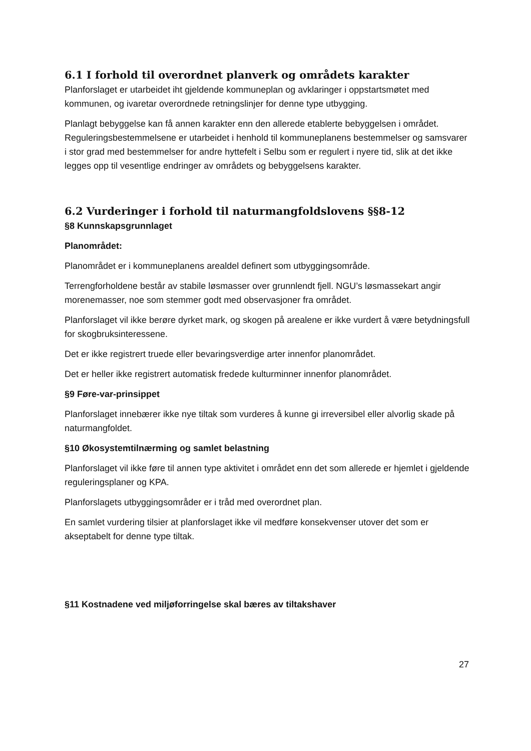6.1 I forhold til overordnet planverk og områdets karakter
Planforslaget er utarbeidet iht gjeldende kommuneplan og avklaringer i oppstartsmøtet med kommunen, og ivaretar overordnede retningslinjer for denne type utbygging.
Planlagt bebyggelse kan få annen karakter enn den allerede etablerte bebyggelsen i området. Reguleringsbestemmelsene er utarbeidet i henhold til kommuneplanens bestemmelser og samsvarer i stor grad med bestemmelser for andre hyttefelt i Selbu som er regulert i nyere tid, slik at det ikke legges opp til vesentlige endringer av områdets og bebyggelsens karakter.
6.2 Vurderinger i forhold til naturmangfoldslovens §§8-12
§8 Kunnskapsgrunnlaget
Planområdet:
Planområdet er i kommuneplanens arealdel definert som utbyggingsområde.
Terrengforholdene består av stabile løsmasser over grunnlendt fjell. NGU’s løsmassekart angir morenemasser, noe som stemmer godt med observasjoner fra området.
Planforslaget vil ikke berøre dyrket mark, og skogen på arealene er ikke vurdert å være betydningsfull for skogbruksinteressene.
Det er ikke registrert truede eller bevaringsverdige arter innenfor planområdet.
Det er heller ikke registrert automatisk fredede kulturminner innenfor planområdet.
§9 Føre-var-prinsippet
Planforslaget innebærer ikke nye tiltak som vurderes å kunne gi irreversibel eller alvorlig skade på naturmangfoldet.
§10 Økosystemtilnærming og samlet belastning
Planforslaget vil ikke føre til annen type aktivitet i området enn det som allerede er hjemlet i gjeldende reguleringsplaner og KPA.
Planforslagets utbyggingsområder er i tråd med overordnet plan.
En samlet vurdering tilsier at planforslaget ikke vil medføre konsekvenser utover det som er akseptabelt for denne type tiltak.
§11 Kostnadene ved miljøforringelse skal bæres av tiltakshaver
27